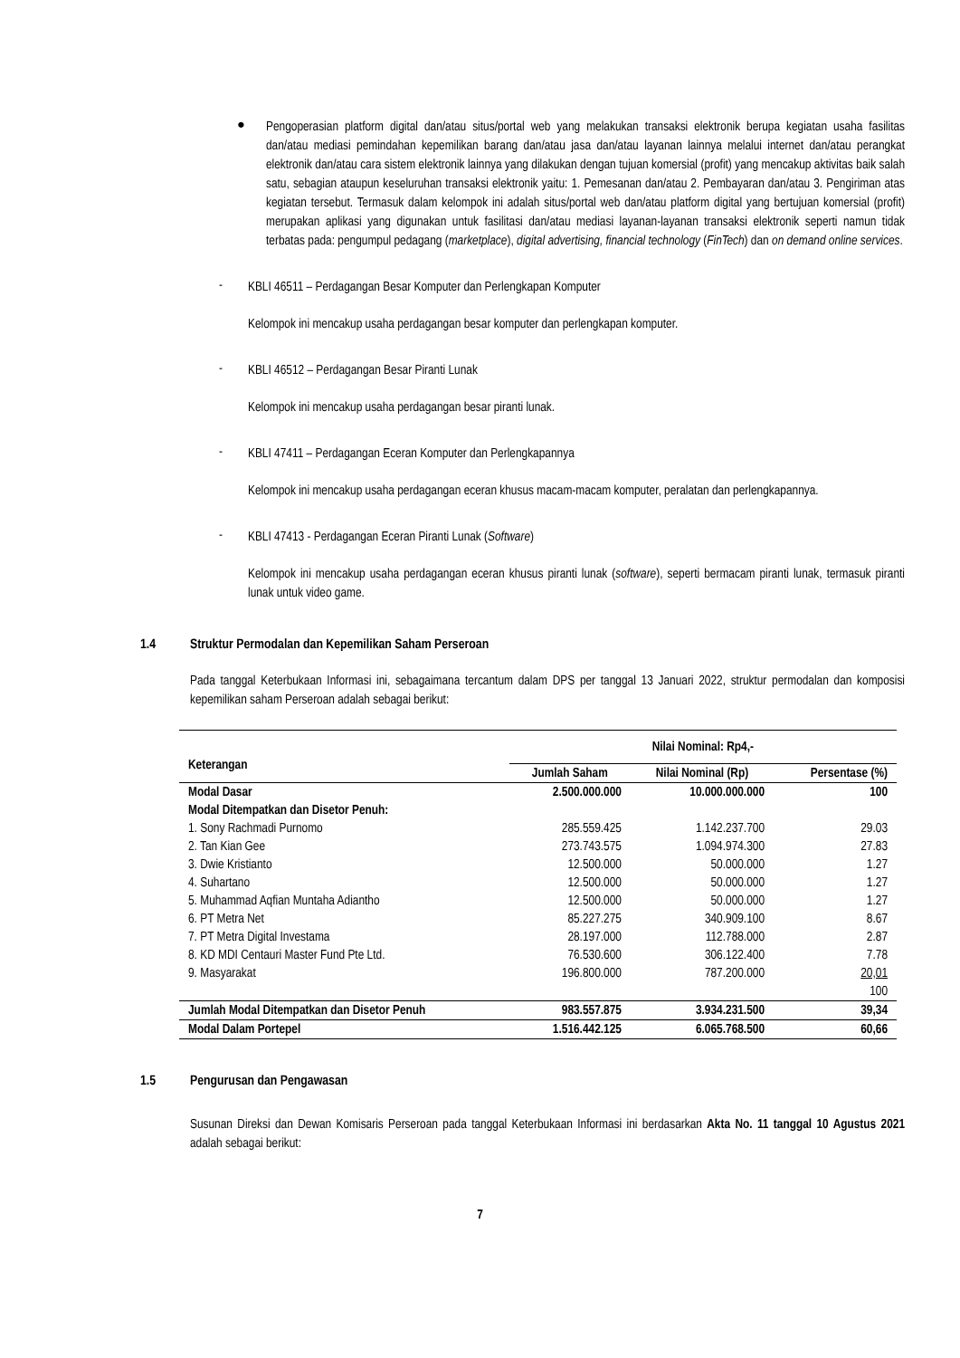●
Pengoperasian platform digital dan/atau situs/portal web yang melakukan transaksi elektronik berupa kegiatan usaha fasilitas dan/atau mediasi pemindahan kepemilikan barang dan/atau jasa dan/atau layanan lainnya melalui internet dan/atau perangkat elektronik dan/atau cara sistem elektronik lainnya yang dilakukan dengan tujuan komersial (profit) yang mencakup aktivitas baik salah satu, sebagian ataupun keseluruhan transaksi elektronik yaitu: 1. Pemesanan dan/atau 2. Pembayaran dan/atau 3. Pengiriman atas kegiatan tersebut. Termasuk dalam kelompok ini adalah situs/portal web dan/atau platform digital yang bertujuan komersial (profit) merupakan aplikasi yang digunakan untuk fasilitasi dan/atau mediasi layanan-layanan transaksi elektronik seperti namun tidak terbatas pada: pengumpul pedagang (marketplace), digital advertising, financial technology (FinTech) dan on demand online services.
-
KBLI 46511 – Perdagangan Besar Komputer dan Perlengkapan Komputer
Kelompok ini mencakup usaha perdagangan besar komputer dan perlengkapan komputer.
-
KBLI 46512 – Perdagangan Besar Piranti Lunak
Kelompok ini mencakup usaha perdagangan besar piranti lunak.
-
KBLI 47411 – Perdagangan Eceran Komputer dan Perlengkapannya
Kelompok ini mencakup usaha perdagangan eceran khusus macam-macam komputer, peralatan dan perlengkapannya.
-
KBLI 47413 - Perdagangan Eceran Piranti Lunak (Software)
Kelompok ini mencakup usaha perdagangan eceran khusus piranti lunak (software), seperti bermacam piranti lunak, termasuk piranti lunak untuk video game.
1.4 Struktur Permodalan dan Kepemilikan Saham Perseroan
Pada tanggal Keterbukaan Informasi ini, sebagaimana tercantum dalam DPS per tanggal 13 Januari 2022, struktur permodalan dan komposisi kepemilikan saham Perseroan adalah sebagai berikut:
| Keterangan | Nilai Nominal: Rp4,- | | |
| --- | --- | --- | --- |
| | Jumlah Saham | Nilai Nominal (Rp) | Persentase (%) |
| Modal Dasar | 2.500.000.000 | 10.000.000.000 | 100 |
| Modal Ditempatkan dan Disetor Penuh: | | | |
| 1. Sony Rachmadi Purnomo | 285.559.425 | 1.142.237.700 | 29.03 |
| 2. Tan Kian Gee | 273.743.575 | 1.094.974.300 | 27.83 |
| 3. Dwie Kristianto | 12.500.000 | 50.000.000 | 1.27 |
| 4. Suhartano | 12.500.000 | 50.000.000 | 1.27 |
| 5. Muhammad Aqfian Muntaha Adiantho | 12.500.000 | 50.000.000 | 1.27 |
| 6. PT Metra Net | 85.227.275 | 340.909.100 | 8.67 |
| 7. PT Metra Digital Investama | 28.197.000 | 112.788.000 | 2.87 |
| 8. KD MDI Centauri Master Fund Pte Ltd. | 76.530.600 | 306.122.400 | 7.78 |
| 9. Masyarakat | 196.800.000 | 787.200.000 | 20,01 |
| | | | 100 |
| Jumlah Modal Ditempatkan dan Disetor Penuh | 983.557.875 | 3.934.231.500 | 39,34 |
| Modal Dalam Portepel | 1.516.442.125 | 6.065.768.500 | 60,66 |
1.5 Pengurusan dan Pengawasan
Susunan Direksi dan Dewan Komisaris Perseroan pada tanggal Keterbukaan Informasi ini berdasarkan Akta No. 11 tanggal 10 Agustus 2021 adalah sebagai berikut:
7